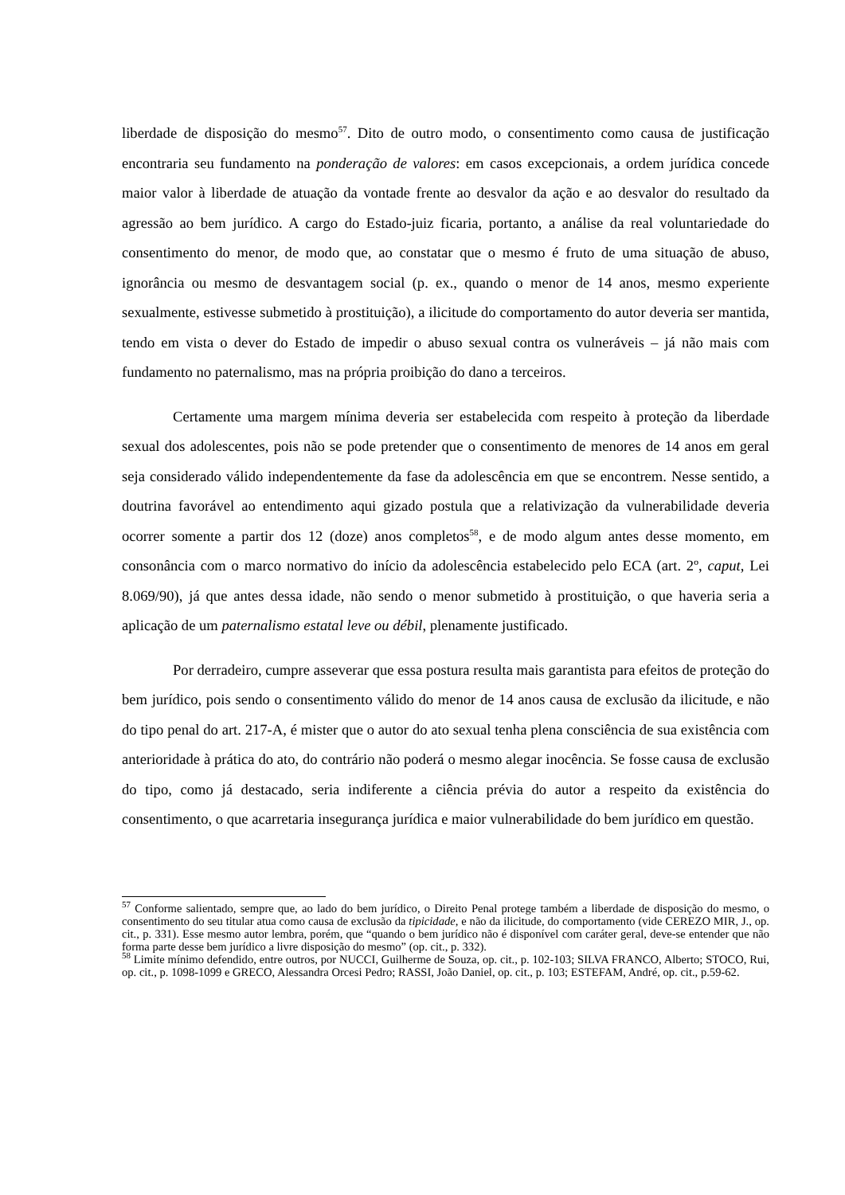liberdade de disposição do mesmo<sup>57</sup>. Dito de outro modo, o consentimento como causa de justificação encontraria seu fundamento na ponderação de valores: em casos excepcionais, a ordem jurídica concede maior valor à liberdade de atuação da vontade frente ao desvalor da ação e ao desvalor do resultado da agressão ao bem jurídico. A cargo do Estado-juiz ficaria, portanto, a análise da real voluntariedade do consentimento do menor, de modo que, ao constatar que o mesmo é fruto de uma situação de abuso, ignorância ou mesmo de desvantagem social (p. ex., quando o menor de 14 anos, mesmo experiente sexualmente, estivesse submetido à prostituição), a ilicitude do comportamento do autor deveria ser mantida, tendo em vista o dever do Estado de impedir o abuso sexual contra os vulneráveis – já não mais com fundamento no paternalismo, mas na própria proibição do dano a terceiros.
Certamente uma margem mínima deveria ser estabelecida com respeito à proteção da liberdade sexual dos adolescentes, pois não se pode pretender que o consentimento de menores de 14 anos em geral seja considerado válido independentemente da fase da adolescência em que se encontrem. Nesse sentido, a doutrina favorável ao entendimento aqui gizado postula que a relativização da vulnerabilidade deveria ocorrer somente a partir dos 12 (doze) anos completos<sup>58</sup>, e de modo algum antes desse momento, em consonância com o marco normativo do início da adolescência estabelecido pelo ECA (art. 2º, caput, Lei 8.069/90), já que antes dessa idade, não sendo o menor submetido à prostituição, o que haveria seria a aplicação de um paternalismo estatal leve ou débil, plenamente justificado.
Por derradeiro, cumpre asseverar que essa postura resulta mais garantista para efeitos de proteção do bem jurídico, pois sendo o consentimento válido do menor de 14 anos causa de exclusão da ilicitude, e não do tipo penal do art. 217-A, é mister que o autor do ato sexual tenha plena consciência de sua existência com anterioridade à prática do ato, do contrário não poderá o mesmo alegar inocência. Se fosse causa de exclusão do tipo, como já destacado, seria indiferente a ciência prévia do autor a respeito da existência do consentimento, o que acarretaria insegurança jurídica e maior vulnerabilidade do bem jurídico em questão.
<sup>57</sup> Conforme salientado, sempre que, ao lado do bem jurídico, o Direito Penal protege também a liberdade de disposição do mesmo, o consentimento do seu titular atua como causa de exclusão da tipicidade, e não da ilicitude, do comportamento (vide CEREZO MIR, J., op. cit., p. 331). Esse mesmo autor lembra, porém, que “quando o bem jurídico não é disponível com caráter geral, deve-se entender que não forma parte desse bem jurídico a livre disposição do mesmo” (op. cit., p. 332).
<sup>58</sup> Limite mínimo defendido, entre outros, por NUCCI, Guilherme de Souza, op. cit., p. 102-103; SILVA FRANCO, Alberto; STOCO, Rui, op. cit., p. 1098-1099 e GRECO, Alessandra Orcesi Pedro; RASSI, João Daniel, op. cit., p. 103; ESTEFAM, André, op. cit., p.59-62.